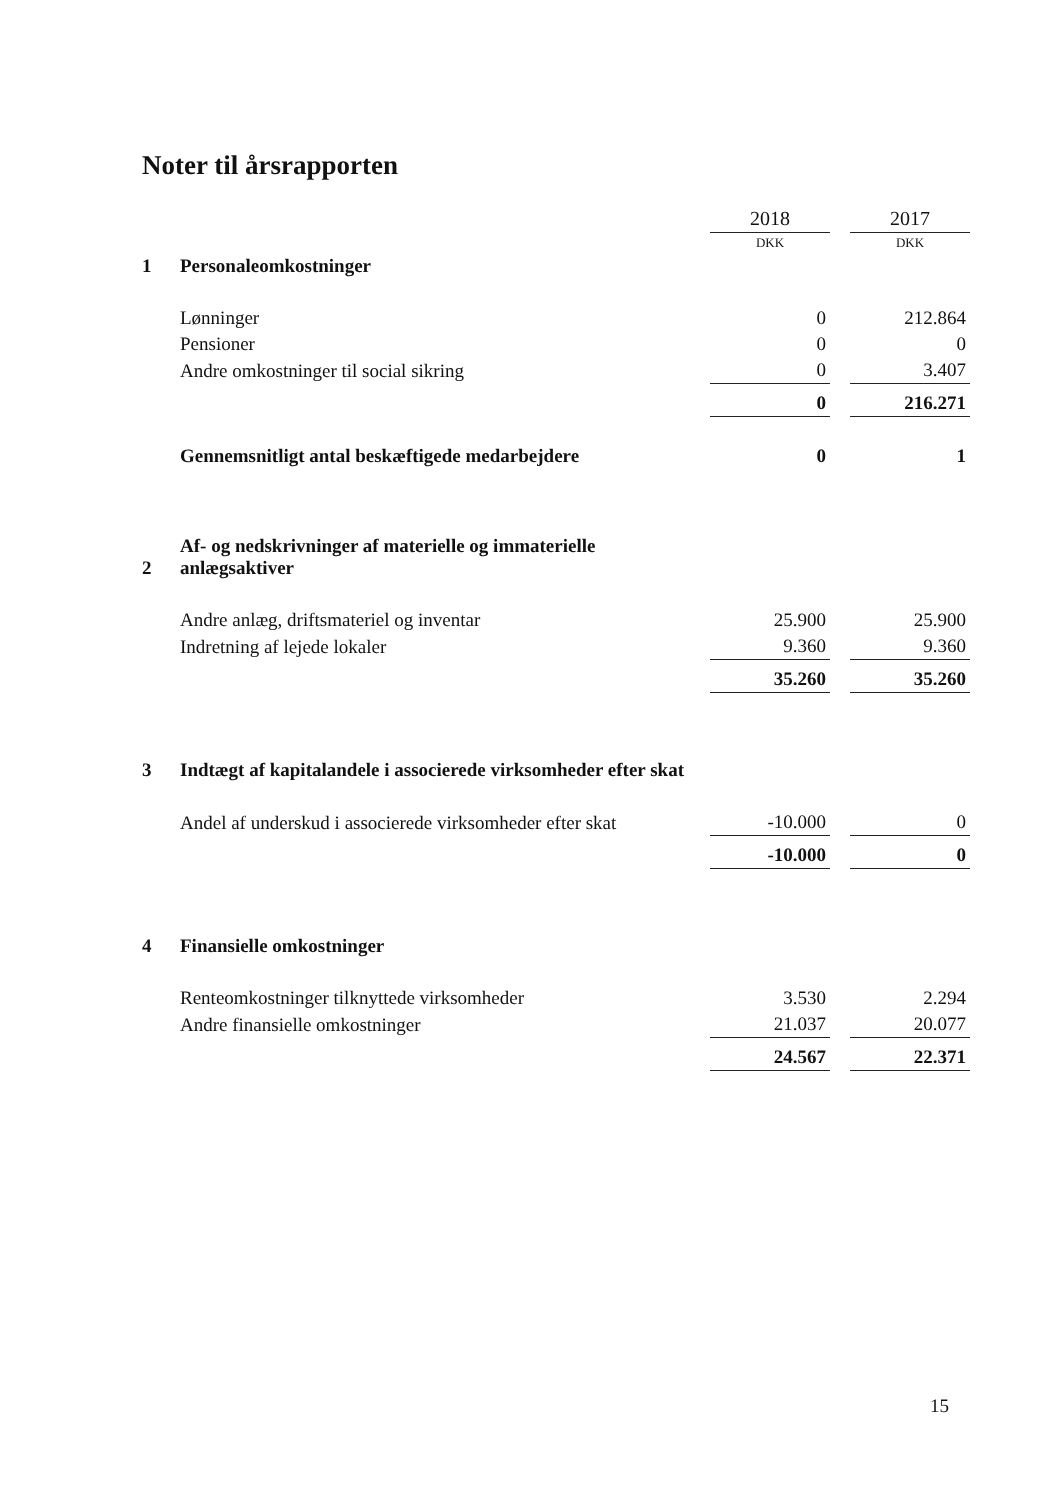Noter til årsrapporten
| | | 2018 | | 2017 |
| | | DKK | | DKK |
| 1 | Personaleomkostninger | | | |
| | Lønninger | 0 | | 212.864 |
| | Pensioner | 0 | | 0 |
| | Andre omkostninger til social sikring | 0 | | 3.407 |
| | | 0 | | 216.271 |
| | Gennemsnitligt antal beskæftigede medarbejdere | 0 | | 1 |
| 2 | Af- og nedskrivninger af materielle og immaterielle anlægsaktiver | | | |
| | Andre anlæg, driftsmateriel og inventar | 25.900 | | 25.900 |
| | Indretning af lejede lokaler | 9.360 | | 9.360 |
| | | 35.260 | | 35.260 |
| 3 | Indtægt af kapitalandele i associerede virksomheder efter skat | | | |
| | Andel af underskud i associerede virksomheder efter skat | -10.000 | | 0 |
| | | -10.000 | | 0 |
| 4 | Finansielle omkostninger | | | |
| | Renteomkostninger tilknyttede virksomheder | 3.530 | | 2.294 |
| | Andre finansielle omkostninger | 21.037 | | 20.077 |
| | | 24.567 | | 22.371 |
15